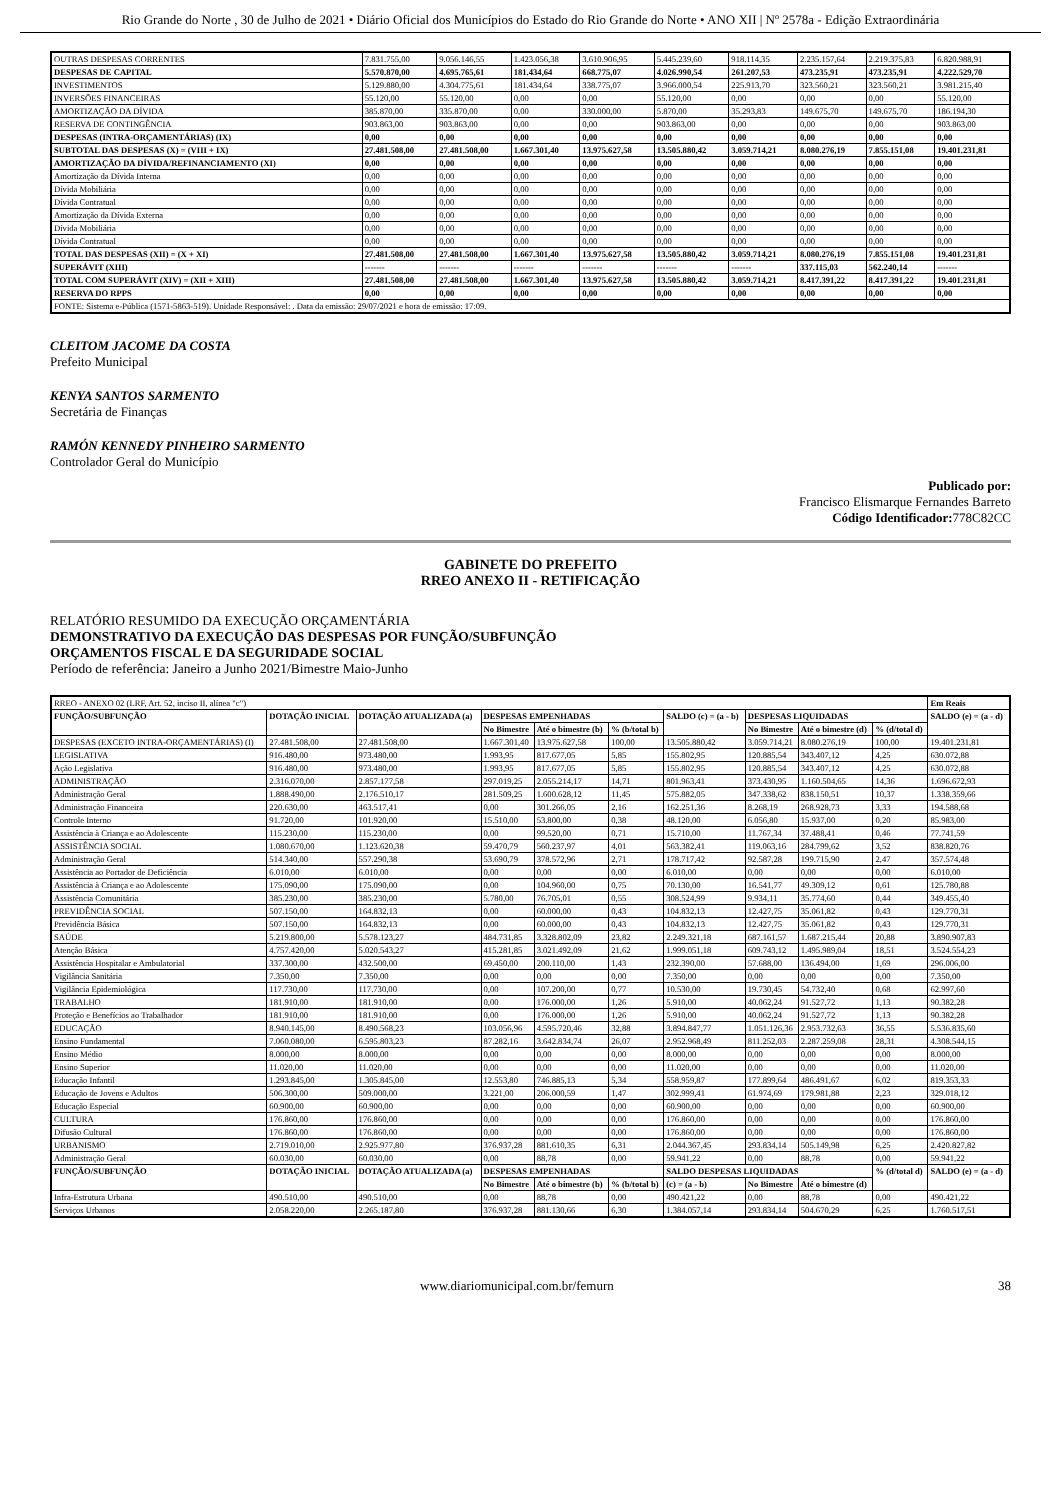Rio Grande do Norte , 30 de Julho de 2021 • Diário Oficial dos Municípios do Estado do Rio Grande do Norte • ANO XII | Nº 2578a - Edição Extraordinária
| OUTRAS DESPESAS CORRENTES | 7.831.755,00 | 9.056.146,55 | 1.423.056,38 | 3.610.906,95 | 5.445.239,60 | 918.114,35 | 2.235.157,64 | 2.219.375,83 | 6.820.988,91 |
| DESPESAS DE CAPITAL | 5.570.870,00 | 4.695.765,61 | 181.434,64 | 668.775,07 | 4.026.990,54 | 261.207,53 | 473.235,91 | 473.235,91 | 4.222.529,70 |
| INVESTIMENTOS | 5.129.880,00 | 4.304.775,61 | 181.434,64 | 338.775,07 | 3.966.000,54 | 225.913,70 | 323.560,21 | 323.560,21 | 3.981.215,40 |
| INVERSÕES FINANCEIRAS | 55.120,00 | 55.120,00 | 0,00 | 0,00 | 55.120,00 | 0,00 | 0,00 | 0,00 | 55.120,00 |
| AMORTIZAÇÃO DA DÍVIDA | 385.870,00 | 335.870,00 | 0,00 | 330.000,00 | 5.870,00 | 35.293,83 | 149.675,70 | 149.675,70 | 186.194,30 |
| RESERVA DE CONTINGÊNCIA | 903.863,00 | 903.863,00 | 0,00 | 0,00 | 903.863,00 | 0,00 | 0,00 | 0,00 | 903.863,00 |
| DESPESAS (INTRA-ORÇAMENTÁRIAS) (IX) | 0,00 | 0,00 | 0,00 | 0,00 | 0,00 | 0,00 | 0,00 | 0,00 | 0,00 |
| SUBTOTAL DAS DESPESAS (X) = (VIII + IX) | 27.481.508,00 | 27.481.508,00 | 1.667.301,40 | 13.975.627,58 | 13.505.880,42 | 3.059.714,21 | 8.080.276,19 | 7.855.151,08 | 19.401.231,81 |
| AMORTIZAÇÃO DA DÍVIDA/REFINANCIAMENTO (XI) | 0,00 | 0,00 | 0,00 | 0,00 | 0,00 | 0,00 | 0,00 | 0,00 | 0,00 |
| Amortização da Dívida Interna | 0,00 | 0,00 | 0,00 | 0,00 | 0,00 | 0,00 | 0,00 | 0,00 | 0,00 |
| Dívida Mobiliária | 0,00 | 0,00 | 0,00 | 0,00 | 0,00 | 0,00 | 0,00 | 0,00 | 0,00 |
| Dívida Contratual | 0,00 | 0,00 | 0,00 | 0,00 | 0,00 | 0,00 | 0,00 | 0,00 | 0,00 |
| Amortização da Dívida Externa | 0,00 | 0,00 | 0,00 | 0,00 | 0,00 | 0,00 | 0,00 | 0,00 | 0,00 |
| Dívida Mobiliária | 0,00 | 0,00 | 0,00 | 0,00 | 0,00 | 0,00 | 0,00 | 0,00 | 0,00 |
| Dívida Contratual | 0,00 | 0,00 | 0,00 | 0,00 | 0,00 | 0,00 | 0,00 | 0,00 | 0,00 |
| TOTAL DAS DESPESAS (XII) = (X + XI) | 27.481.508,00 | 27.481.508,00 | 1.667.301,40 | 13.975.627,58 | 13.505.880,42 | 3.059.714,21 | 8.080.276,19 | 7.855.151,08 | 19.401.231,81 |
| SUPERÁVIT (XIII) | ------- | ------- | ------- | ------- | ------- | ------- | 337.115,03 | 562.240,14 | ------- |
| TOTAL COM SUPERÁVIT (XIV) = (XII + XIII) | 27.481.508,00 | 27.481.508,00 | 1.667.301,40 | 13.975.627,58 | 13.505.880,42 | 3.059.714,21 | 8.417.391,22 | 8.417.391,22 | 19.401.231,81 |
| RESERVA DO RPPS | 0,00 | 0,00 | 0,00 | 0,00 | 0,00 | 0,00 | 0,00 | 0,00 | 0,00 |
| FONTE: Sistema e-Pública (1571-5863-519). Unidade Responsável: . Data da emissão: 29/07/2021 e hora de emissão: 17:09. | | | | | | | | | |
CLEITOM JACOME DA COSTA
Prefeito Municipal
KENYA SANTOS SARMENTO
Secretária de Finanças
RAMÓN KENNEDY PINHEIRO SARMENTO
Controlador Geral do Município
Publicado por:
Francisco Elismarque Fernandes Barreto
Código Identificador: 778C82CC
GABINETE DO PREFEITO
RREO ANEXO II - RETIFICAÇÃO
RELATÓRIO RESUMIDO DA EXECUÇÃO ORÇAMENTÁRIA
DEMONSTRATIVO DA EXECUÇÃO DAS DESPESAS POR FUNÇÃO/SUBFUNÇÃO
ORÇAMENTOS FISCAL E DA SEGURIDADE SOCIAL
Período de referência: Janeiro a Junho 2021/Bimestre Maio-Junho
| RREO - ANEXO 02 (LRF, Art. 52, inciso II, alínea "c") | | | | | | | | | | Em Reais |
| FUNÇÃO/SUBFUNÇÃO | DOTAÇÃO INICIAL | DOTAÇÃO ATUALIZADA (a) | DESPESAS EMPENHADAS | | | SALDO (c) = (a - b) | DESPESAS LIQUIDADAS | | | SALDO (e) = (a - d) |
| | | | No Bimestre | Até o bimestre (b) | % (b/total b) | | No Bimestre | Até o bimestre (d) | % (d/total d) | |
| DESPESAS (EXCETO INTRA-ORÇAMENTÁRIAS) (I) | 27.481.508,00 | 27.481.508,00 | 1.667.301,40 | 13.975.627,58 | 100,00 | 13.505.880,42 | 3.059.714,21 | 8.080.276,19 | 100,00 | 19.401.231,81 |
| LEGISLATIVA | 916.480,00 | 973.480,00 | 1.993,95 | 817.677,05 | 5,85 | 155.802,95 | 120.885,54 | 343.407,12 | 4,25 | 630.072,88 |
| Ação Legislativa | 916.480,00 | 973.480,00 | 1.993,95 | 817.677,05 | 5,85 | 155.802,95 | 120.885,54 | 343.407,12 | 4,25 | 630.072,88 |
| ADMINISTRAÇÃO | 2.316.070,00 | 2.857.177,58 | 297.019,25 | 2.055.214,17 | 14,71 | 801.963,41 | 373.430,95 | 1.160.504,65 | 14,36 | 1.696.672,93 |
| Administração Geral | 1.888.490,00 | 2.176.510,17 | 281.509,25 | 1.600.628,12 | 11,45 | 575.882,05 | 347.338,62 | 838.150,51 | 10,37 | 1.338.359,66 |
| Administração Financeira | 220.630,00 | 463.517,41 | 0,00 | 301.266,05 | 2,16 | 162.251,36 | 8.268,19 | 268.928,73 | 3,33 | 194.588,68 |
| Controle Interno | 91.720,00 | 101.920,00 | 15.510,00 | 53.800,00 | 0,38 | 48.120,00 | 6.056,80 | 15.937,00 | 0,20 | 85.983,00 |
| Assistência à Criança e ao Adolescente | 115.230,00 | 115.230,00 | 0,00 | 99.520,00 | 0,71 | 15.710,00 | 11.767,34 | 37.488,41 | 0,46 | 77.741,59 |
| ASSISTÊNCIA SOCIAL | 1.080.670,00 | 1.123.620,38 | 59.470,79 | 560.237,97 | 4,01 | 563.382,41 | 119.063,16 | 284.799,62 | 3,52 | 838.820,76 |
| Administração Geral | 514.340,00 | 557.290,38 | 53.690,79 | 378.572,96 | 2,71 | 178.717,42 | 92.587,28 | 199.715,90 | 2,47 | 357.574,48 |
| Assistência ao Portador de Deficiência | 6.010,00 | 6.010,00 | 0,00 | 0,00 | 0,00 | 6.010,00 | 0,00 | 0,00 | 0,00 | 6.010,00 |
| Assistência à Criança e ao Adolescente | 175.090,00 | 175.090,00 | 0,00 | 104.960,00 | 0,75 | 70.130,00 | 16.541,77 | 49.309,12 | 0,61 | 125.780,88 |
| Assistência Comunitária | 385.230,00 | 385.230,00 | 5.780,00 | 76.705,01 | 0,55 | 308.524,99 | 9.934,11 | 35.774,60 | 0,44 | 349.455,40 |
| PREVIDÊNCIA SOCIAL | 507.150,00 | 164.832,13 | 0,00 | 60.000,00 | 0,43 | 104.832,13 | 12.427,75 | 35.061,82 | 0,43 | 129.770,31 |
| Previdência Básica | 507.150,00 | 164.832,13 | 0,00 | 60.000,00 | 0,43 | 104.832,13 | 12.427,75 | 35.061,82 | 0,43 | 129.770,31 |
| SAÚDE | 5.219.800,00 | 5.578.123,27 | 484.731,85 | 3.328.802,09 | 23,82 | 2.249.321,18 | 687.161,57 | 1.687.215,44 | 20,88 | 3.890.907,83 |
| Atenção Básica | 4.757.420,00 | 5.020.543,27 | 415.281,85 | 3.021.492,09 | 21,62 | 1.999.051,18 | 609.743,12 | 1.495.989,04 | 18,51 | 3.524.554,23 |
| Assistência Hospitalar e Ambulatorial | 337.300,00 | 432.500,00 | 69.450,00 | 200.110,00 | 1,43 | 232.390,00 | 57.688,00 | 136.494,00 | 1,69 | 296.006,00 |
| Vigilância Sanitária | 7.350,00 | 7.350,00 | 0,00 | 0,00 | 0,00 | 7.350,00 | 0,00 | 0,00 | 0,00 | 7.350,00 |
| Vigilância Epidemiológica | 117.730,00 | 117.730,00 | 0,00 | 107.200,00 | 0,77 | 10.530,00 | 19.730,45 | 54.732,40 | 0,68 | 62.997,60 |
| TRABALHO | 181.910,00 | 181.910,00 | 0,00 | 176.000,00 | 1,26 | 5.910,00 | 40.062,24 | 91.527,72 | 1,13 | 90.382,28 |
| Proteção e Benefícios ao Trabalhador | 181.910,00 | 181.910,00 | 0,00 | 176.000,00 | 1,26 | 5.910,00 | 40.062,24 | 91.527,72 | 1,13 | 90.382,28 |
| EDUCAÇÃO | 8.940.145,00 | 8.490.568,23 | 103.056,96 | 4.595.720,46 | 32,88 | 3.894.847,77 | 1.051.126,36 | 2.953.732,63 | 36,55 | 5.536.835,60 |
| Ensino Fundamental | 7.060.080,00 | 6.595.803,23 | 87.282,16 | 3.642.834,74 | 26,07 | 2.952.968,49 | 811.252,03 | 2.287.259,08 | 28,31 | 4.308.544,15 |
| Ensino Médio | 8.000,00 | 8.000,00 | 0,00 | 0,00 | 0,00 | 8.000,00 | 0,00 | 0,00 | 0,00 | 8.000,00 |
| Ensino Superior | 11.020,00 | 11.020,00 | 0,00 | 0,00 | 0,00 | 11.020,00 | 0,00 | 0,00 | 0,00 | 11.020,00 |
| Educação Infantil | 1.293.845,00 | 1.305.845,00 | 12.553,80 | 746.885,13 | 5,34 | 558.959,87 | 177.899,64 | 486.491,67 | 6,02 | 819.353,33 |
| Educação de Jovens e Adultos | 506.300,00 | 509.000,00 | 3.221,00 | 206.000,59 | 1,47 | 302.999,41 | 61.974,69 | 179.981,88 | 2,23 | 329.018,12 |
| Educação Especial | 60.900,00 | 60.900,00 | 0,00 | 0,00 | 0,00 | 60.900,00 | 0,00 | 0,00 | 0,00 | 60.900,00 |
| CULTURA | 176.860,00 | 176.860,00 | 0,00 | 0,00 | 0,00 | 176.860,00 | 0,00 | 0,00 | 0,00 | 176.860,00 |
| Difusão Cultural | 176.860,00 | 176.860,00 | 0,00 | 0,00 | 0,00 | 176.860,00 | 0,00 | 0,00 | 0,00 | 176.860,00 |
| URBANISMO | 2.719.010,00 | 2.925.977,80 | 376.937,28 | 881.610,35 | 6,31 | 2.044.367,45 | 293.834,14 | 505.149,98 | 6,25 | 2.420.827,82 |
| Administração Geral | 60.030,00 | 60.030,00 | 0,00 | 88,78 | 0,00 | 59.941,22 | 0,00 | 88,78 | 0,00 | 59.941,22 |
| FUNÇÃO/SUBFUNÇÃO | DOTAÇÃO INICIAL | DOTAÇÃO ATUALIZADA (a) | DESPESAS EMPENHADAS | | | SALDO DESPESAS LIQUIDADAS | | | % (d/total d) | SALDO (e) = (a - d) |
| | | | No Bimestre | Até o bimestre (b) | % (b/total b) | (c) = (a - b) | No Bimestre | Até o bimestre (d) | | |
| Infra-Estrutura Urbana | 490.510,00 | 490.510,00 | 0,00 | 88,78 | 0,00 | 490.421,22 | 0,00 | 88,78 | 0,00 | 490.421,22 |
| Serviços Urbanos | 2.058.220,00 | 2.265.187,80 | 376.937,28 | 881.130,66 | 6,30 | 1.384.057,14 | 293.834,14 | 504.670,29 | 6,25 | 1.760.517,51 |
www.diariomunicipal.com.br/femurn 38